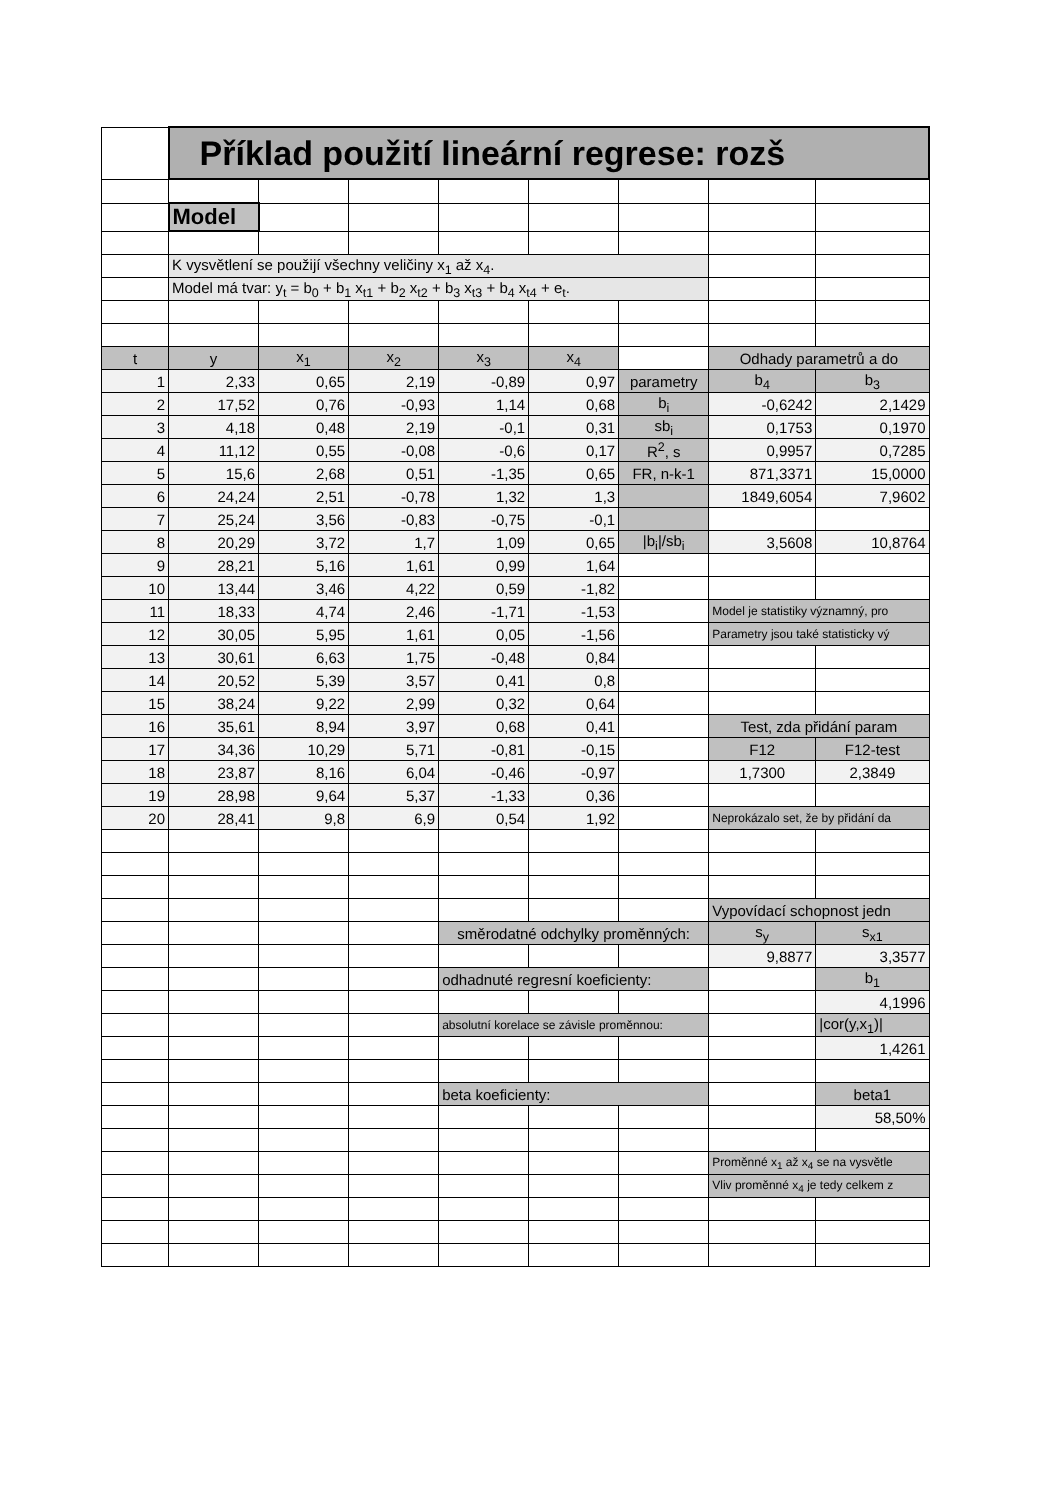| | Příklad použití lineární regrese: rozš | | | | | | | |
| | Model | | | | | | | |
| | K vysvětlení se použijí všechny veličiny x<sub>1</sub> až x<sub>4</sub>. | | | | | | | |
| | Model má tvar: y<sub>t</sub> = b<sub>0</sub> + b<sub>1</sub> x<sub>t1</sub> + b<sub>2</sub> x<sub>t2</sub> + b<sub>3</sub> x<sub>t3</sub> + b<sub>4</sub> x<sub>t4</sub> + e<sub>t</sub>. | | | | | | | |
| t | y | x<sub>1</sub> | x<sub>2</sub> | x<sub>3</sub> | x<sub>4</sub> | | Odhady parametrů a do | |
| 1 | 2,33 | 0,65 | 2,19 | -0,89 | 0,97 | parametry | b<sub>4</sub> | b<sub>3</sub> |
| 2 | 17,52 | 0,76 | -0,93 | 1,14 | 0,68 | b<sub>i</sub> | -0,6242 | 2,1429 |
| 3 | 4,18 | 0,48 | 2,19 | -0,1 | 0,31 | sb<sub>i</sub> | 0,1753 | 0,1970 |
| 4 | 11,12 | 0,55 | -0,08 | -0,6 | 0,17 | R<sup>2</sup>, s | 0,9957 | 0,7285 |
| 5 | 15,6 | 2,68 | 0,51 | -1,35 | 0,65 | FR, n-k-1 | 871,3371 | 15,0000 |
| 6 | 24,24 | 2,51 | -0,78 | 1,32 | 1,3 | | 1849,6054 | 7,9602 |
| 7 | 25,24 | 3,56 | -0,83 | -0,75 | -0,1 | | | |
| 8 | 20,29 | 3,72 | 1,7 | 1,09 | 0,65 | /b<sub>i</sub>//sb<sub>i</sub> | 3,5608 | 10,8764 |
| 9 | 28,21 | 5,16 | 1,61 | 0,99 | 1,64 | | | |
| 10 | 13,44 | 3,46 | 4,22 | 0,59 | -1,82 | | | |
| 11 | 18,33 | 4,74 | 2,46 | -1,71 | -1,53 | | Model je statistiky významný, pro | |
| 12 | 30,05 | 5,95 | 1,61 | 0,05 | -1,56 | | Parametry jsou také statisticky vý | |
| 13 | 30,61 | 6,63 | 1,75 | -0,48 | 0,84 | | | |
| 14 | 20,52 | 5,39 | 3,57 | 0,41 | 0,8 | | | |
| 15 | 38,24 | 9,22 | 2,99 | 0,32 | 0,64 | | | |
| 16 | 35,61 | 8,94 | 3,97 | 0,68 | 0,41 | | Test, zda přidání param | |
| 17 | 34,36 | 10,29 | 5,71 | -0,81 | -0,15 | | F12 | F12-test |
| 18 | 23,87 | 8,16 | 6,04 | -0,46 | -0,97 | | 1,7300 | 2,3849 |
| 19 | 28,98 | 9,64 | 5,37 | -1,33 | 0,36 | | | |
| 20 | 28,41 | 9,8 | 6,9 | 0,54 | 1,92 | | Neprokázalo set, že by přidání da | |
| | | | | | | | Vypovídací schopnost jedn | |
| | | | | směrodatné odchylky proměnných: | | | s<sub>y</sub> | s<sub>x1</sub> |
| | | | | | | | 9,8877 | 3,3577 |
| | | | | odhadnuté regresní koeficienty: | | | | b<sub>1</sub> |
| | | | | | | | | 4,1996 |
| | | | | absolutní korelace se závisle proměnnou: | | | | /cor(y,x<sub>1</sub>)/ |
| | | | | | | | | 1,4261 |
| | | | | beta koeficienty: | | | | beta1 |
| | | | | | | | | 58,50% |
| | | | | | | | Proměnné x<sub>1</sub> až x<sub>4</sub> se na vysvětle | |
| | | | | | | | Vliv proměnné x<sub>4</sub> je tedy celkem z | |